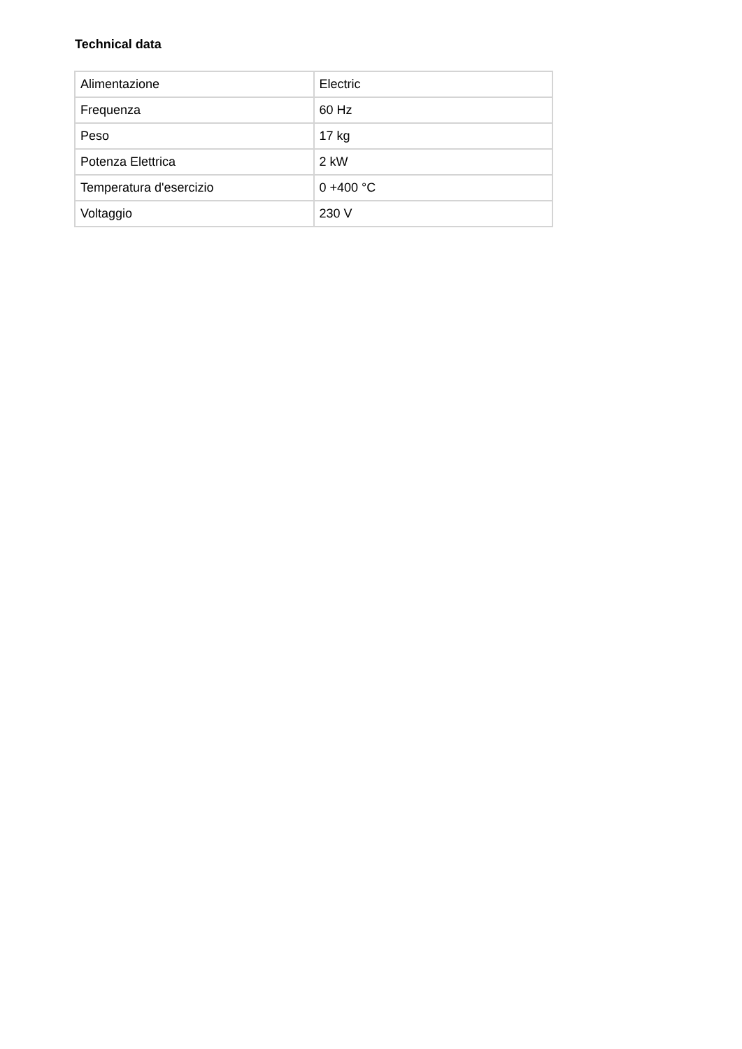Technical data
| Alimentazione | Electric |
| Frequenza | 60 Hz |
| Peso | 17 kg |
| Potenza Elettrica | 2 kW |
| Temperatura d'esercizio | 0 +400 °C |
| Voltaggio | 230 V |